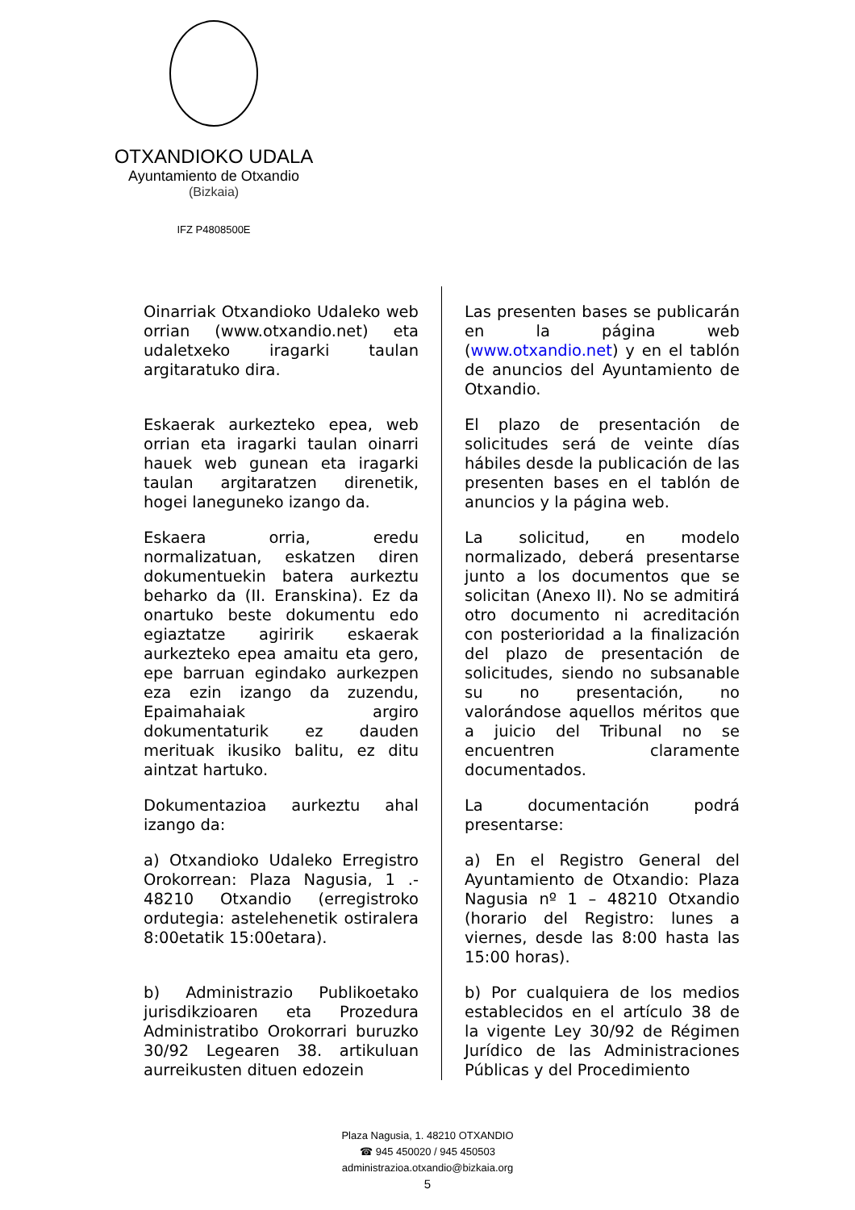OTXANDIOKO UDALA
Ayuntamiento de Otxandio
(Bizkaia)
IFZ P4808500E
| Oinarriak Otxandioko Udaleko web orrian (www.otxandio.net) eta udaletxeko iragarki taulan argitaratuko dira. | Las presenten bases se publicarán en la página web ( www.otxandio.net ) y en el tablón de anuncios del Ayuntamiento de Otxandio. |
| Eskaerak aurkezteko epea, web orrian eta iragarki taulan oinarri hauek web gunean eta iragarki taulan argitaratzen direnetik, hogei laneguneko izango da. | El plazo de presentación de solicitudes será de veinte días hábiles desde la publicación de las presenten bases en el tablón de anuncios y la página web. |
| Eskaera orria, eredu normalizatuan, eskatzen diren dokumentuekin batera aurkeztu beharko da (II. Eranskina). Ez da onartuko beste dokumentu edo egiaztatze agiririk eskaerak aurkezteko epea amaitu eta gero, epe barruan egindako aurkezpen eza ezin izango da zuzendu, Epaimahaiak argiro dokumentaturik ez dauden merituak ikusiko balitu, ez ditu aintzat hartuko. | La solicitud, en modelo normalizado, deberá presentarse junto a los documentos que se solicitan (Anexo II). No se admitirá otro documento ni acreditación con posterioridad a la finalización del plazo de presentación de solicitudes, siendo no subsanable su no presentación, no valorándose aquellos méritos que a juicio del Tribunal no se encuentren claramente documentados. |
| Dokumentazioa aurkeztu ahal izango da: | La documentación podrá presentarse: |
| a) Otxandioko Udaleko Erregistro Orokorrean: Plaza Nagusia, 1 .- 48210 Otxandio (erregistroko ordutegia: astelehenetik ostiralera 8:00etatik 15:00etara). | a) En el Registro General del Ayuntamiento de Otxandio: Plaza Nagusia nº 1 – 48210 Otxandio (horario del Registro: lunes a viernes, desde las 8:00 hasta las 15:00 horas). |
| b) Administrazio Publikoetako jurisdikzioaren eta Prozedura Administratibo Orokorrari buruzko 30/92 Legearen 38. artikuluan aurreikusten dituen edozein | b) Por cualquiera de los medios establecidos en el artículo 38 de la vigente Ley 30/92 de Régimen Jurídico de las Administraciones Públicas y del Procedimiento |
Plaza Nagusia, 1. 48210 OTXANDIO
☎ 945 450020 / 945 450503
administrazioa.otxandio@bizkaia.org
5